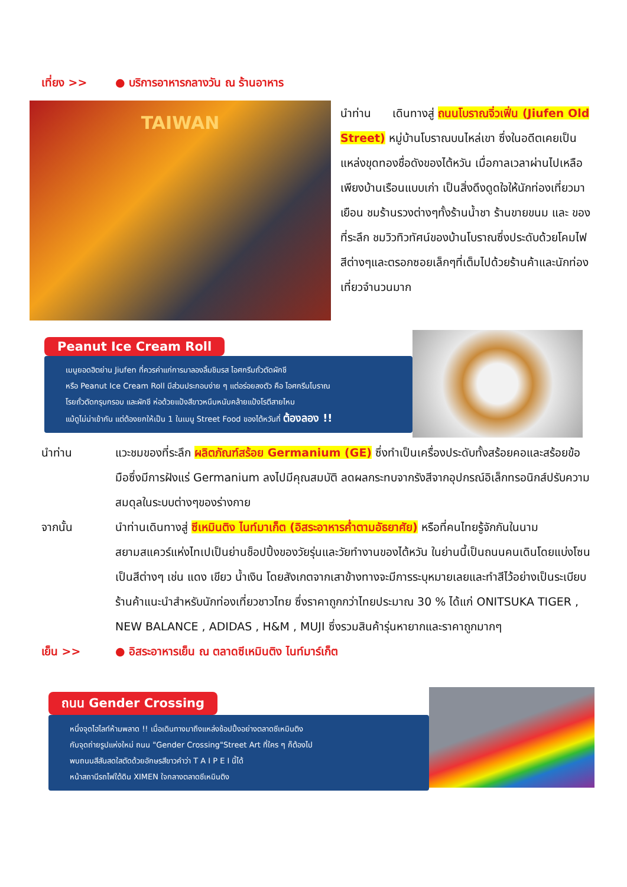เที่ยง >> ● บริการอาหารกลางวัน ณ ร้านอาหาร
TAIWAN
นำท่าน เดินทางสู่ ถนนโบราณจิ่วเฟิ่น (Jiufen Old Street) หมู่บ้านโบราณบนไหล่เขา ซึ่งในอดีตเคยเป็นแหล่งขุดทองชื่อดังของไต้หวัน เมื่อกาลเวลาผ่านไปเหลือเพียงบ้านเรือนแบบเก่า เป็นสิ่งดึงดูดใจให้นักท่องเที่ยวมาเยือน ชมร้านรวงต่างๆทั้งร้านน้ำชา ร้านขายขนม และ ของที่ระลึก ชมวิวทิวทัศน์ของบ้านโบราณซึ่งประดับด้วยโคมไฟสีต่างๆและตรอกซอยเล็กๆที่เต็มไปด้วยร้านค้าและนักท่องเที่ยวจำนวนมาก
Peanut Ice Cream Roll
เมนูยอดฮิตย่าน Jiufen ที่ควรค่าแก่การมาลองลิ้มชิมรส ไอศกรีมถั่วตัดผักชี
หรือ Peanut Ice Cream Roll มีส่วนประกอบง่าย ๆ แต่อร่อยลงตัว คือ ไอศกรีมโบราณ
โรยถั่วตัดกรุบกรอบ และผักชี ห่อด้วยแป้งสีขาวหนึบหนับคล้ายแป้งโรตีสายไหม
แม้ดูไม่น่าเข้ากัน แต่ต้องยกให้เป็น 1 ในเมนู Street Food ของไต้หวันที่ ต้องลอง !!
นำท่าน แวะชมของที่ระลึก ผลิตภัณฑ์สร้อย Germanium (GE) ซึ่งทำเป็นเครื่องประดับทั้งสร้อยคอและสร้อยข้อมือซึ่งมีการฝังแร่ Germanium ลงไปมีคุณสมบัติ ลดผลกระทบจากรังสีจากอุปกรณ์อิเล็กทรอนิกส์ปรับความสมดุลในระบบต่างๆของร่างกาย
จากนั้น นำท่านเดินทางสู่ ซีเหมินติง ไนท์มาเก็ต (อิสระอาหารค่ำตามอัธยาศัย) หรือที่คนไทยรู้จักกันในนาม สยามสแควร์แห่งไทเปเป็นย่านช็อปปิ้งของวัยรุ่นและวัยทำงานของไต้หวัน ในย่านนี้เป็นถนนคนเดินโดยแบ่งโซนเป็นสีต่างๆ เช่น แดง เขียว น้ำเงิน โดยสังเกตจากเสาข้างทางจะมีการระบุหมายเลยและทำสีไว้อย่างเป็นระเบียบ ร้านค้าแนะนำสำหรับนักท่องเที่ยวชาวไทย ซึ่งราคาถูกกว่าไทยประมาณ 30 % ได้แก่ ONITSUKA TIGER , NEW BALANCE , ADIDAS , H&M , MUJI ซึ่งรวมสินค้ารุ่นหายากและราคาถูกมากๆ
เย็น >> ● อิสระอาหารเย็น ณ ตลาดซีเหมินติง ไนท์มาร์เก็ต
ถนน Gender Crossing
หนึ่งจุดไฮไลท์ห้ามพลาด !! เมื่อเดินทางมาถึงแหล่งช้อปปิ้งอย่างตลาดซีเหมินติง
กับจุดถ่ายรูปแห่งใหม่ ถนน "Gender Crossing"Street Art ที่ใคร ๆ ก็ต้องไป
พบถนนสีสันสดใสตัดด้วยอักษรสีขาวคำว่า T A I P E I นี้ได้
หน้าสถานีรถไฟใต้ดิน XIMEN ใจกลางตลาดซีเหมินติง